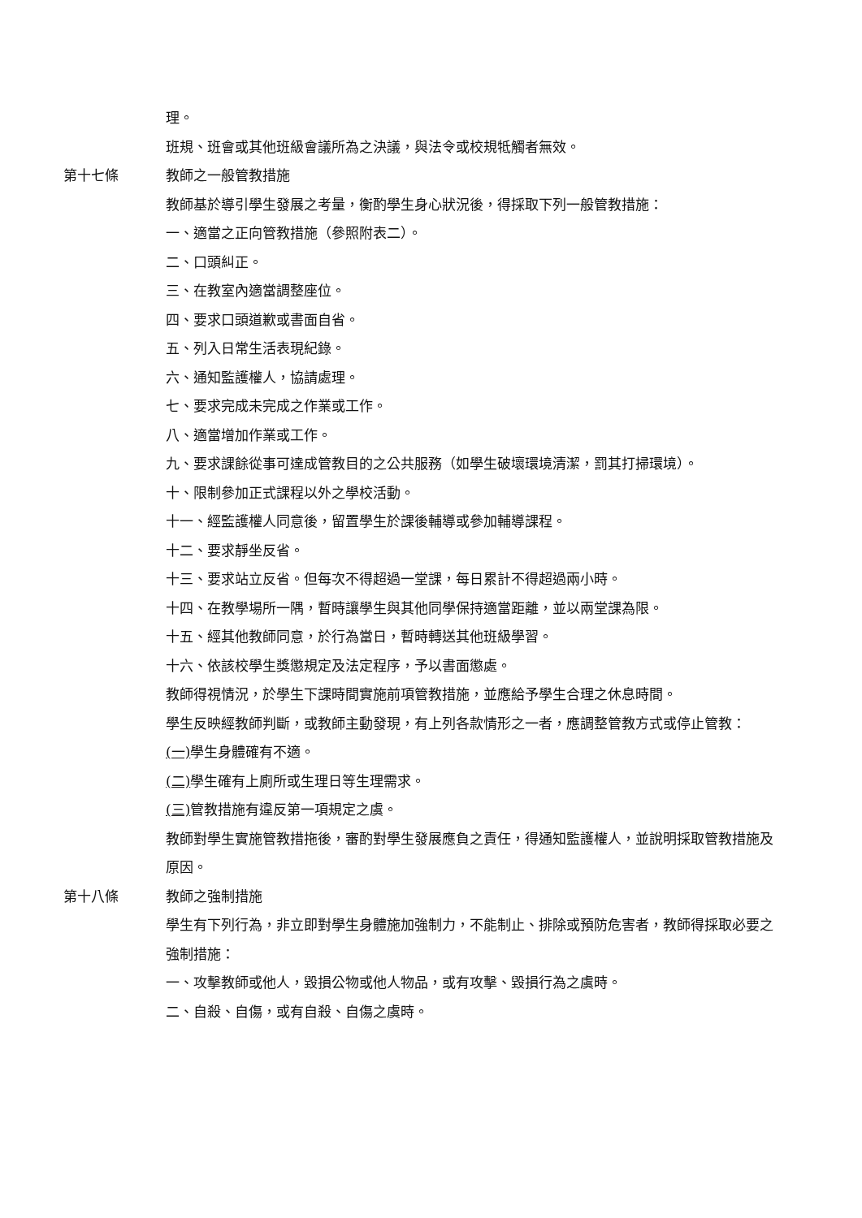理。
班規、班會或其他班級會議所為之決議，與法令或校規牴觸者無效。
第十七條 教師之一般管教措施
教師基於導引學生發展之考量，衡酌學生身心狀況後，得採取下列一般管教措施：
一、適當之正向管教措施（參照附表二）。
二、口頭糾正。
三、在教室內適當調整座位。
四、要求口頭道歉或書面自省。
五、列入日常生活表現紀錄。
六、通知監護權人，協請處理。
七、要求完成未完成之作業或工作。
八、適當增加作業或工作。
九、要求課餘從事可達成管教目的之公共服務（如學生破壞環境清潔，罰其打掃環境）。
十、限制參加正式課程以外之學校活動。
十一、經監護權人同意後，留置學生於課後輔導或參加輔導課程。
十二、要求靜坐反省。
十三、要求站立反省。但每次不得超過一堂課，每日累計不得超過兩小時。
十四、在教學場所一隅，暫時讓學生與其他同學保持適當距離，並以兩堂課為限。
十五、經其他教師同意，於行為當日，暫時轉送其他班級學習。
十六、依該校學生獎懲規定及法定程序，予以書面懲處。
教師得視情況，於學生下課時間實施前項管教措施，並應給予學生合理之休息時間。
學生反映經教師判斷，或教師主動發現，有上列各款情形之一者，應調整管教方式或停止管教：
(一) 學生身體確有不適。
(二) 學生確有上廁所或生理日等生理需求。
(三) 管教措施有違反第一項規定之虞。
教師對學生實施管教措拖後，審酌對學生發展應負之責任，得通知監護權人，並說明採取管教措施及原因。
第十八條 教師之強制措施
學生有下列行為，非立即對學生身體施加強制力，不能制止、排除或預防危害者，教師得採取必要之強制措施：
一、攻擊教師或他人，毀損公物或他人物品，或有攻擊、毀損行為之虞時。
二、自殺、自傷，或有自殺、自傷之虞時。